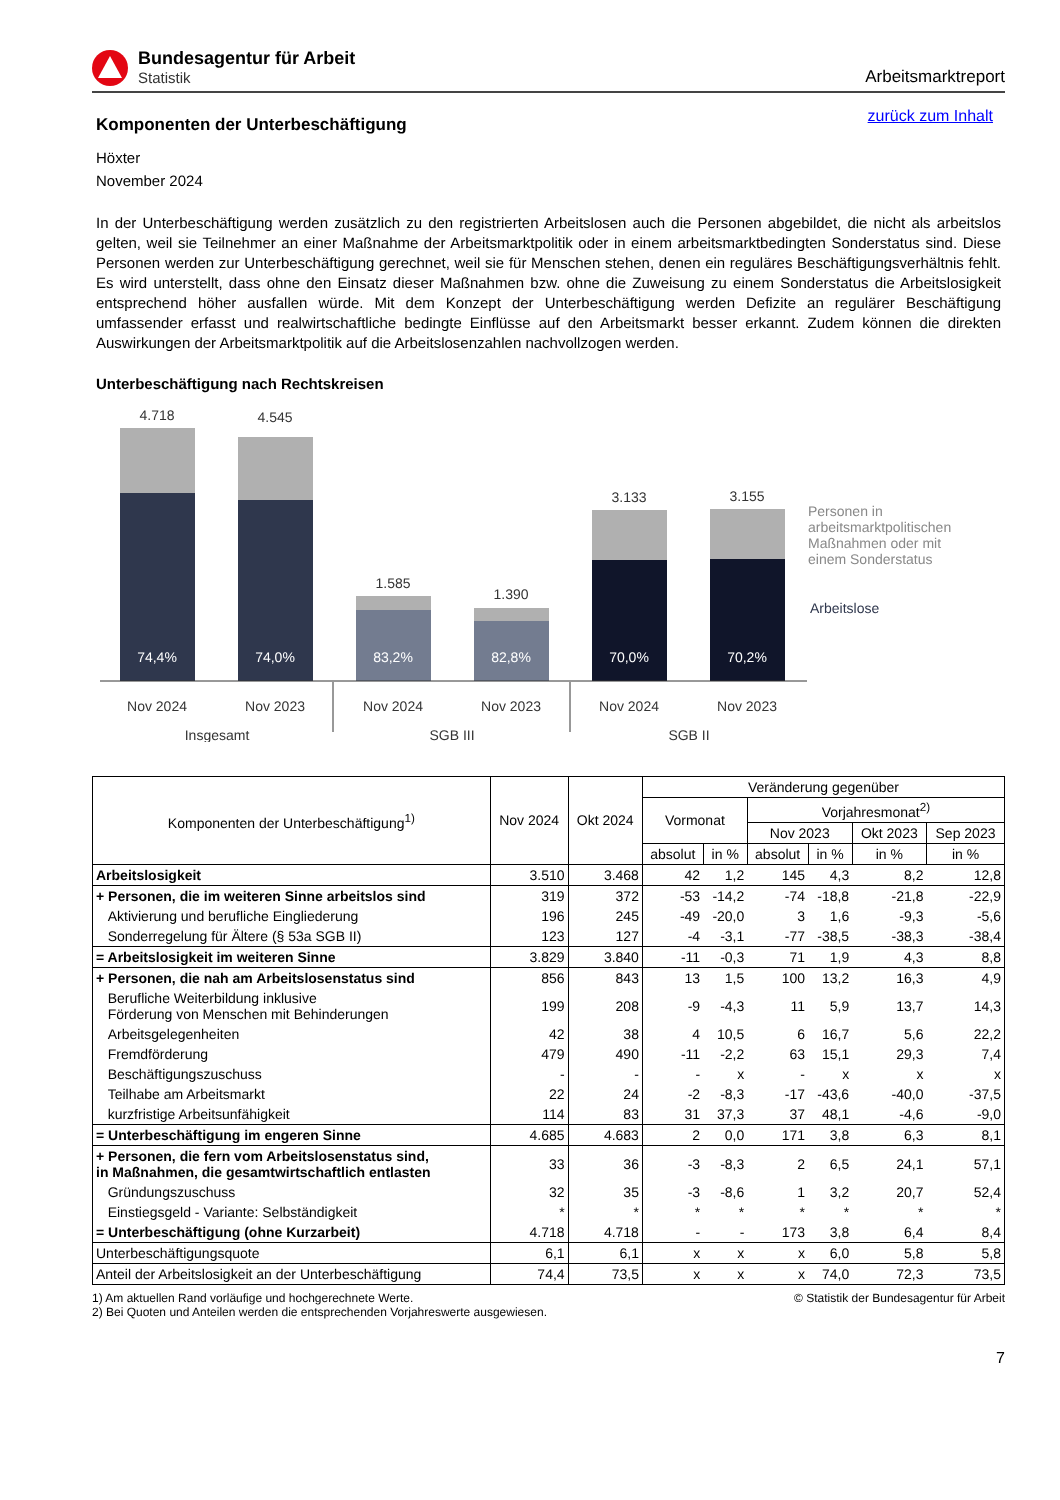Bundesagentur für Arbeit
Statistik
Arbeitsmarktreport
zurück zum Inhalt
Komponenten der Unterbeschäftigung
Höxter
November 2024
In der Unterbeschäftigung werden zusätzlich zu den registrierten Arbeitslosen auch die Personen abgebildet, die nicht als arbeitslos gelten, weil sie Teilnehmer an einer Maßnahme der Arbeitsmarktpolitik oder in einem arbeitsmarktbedingten Sonderstatus sind. Diese Personen werden zur Unterbeschäftigung gerechnet, weil sie für Menschen stehen, denen ein reguläres Beschäftigungsverhältnis fehlt. Es wird unterstellt, dass ohne den Einsatz dieser Maßnahmen bzw. ohne die Zuweisung zu einem Sonderstatus die Arbeitslosigkeit entsprechend höher ausfallen würde. Mit dem Konzept der Unterbeschäftigung werden Defizite an regulärer Beschäftigung umfassender erfasst und realwirtschaftliche bedingte Einflüsse auf den Arbeitsmarkt besser erkannt. Zudem können die direkten Auswirkungen der Arbeitsmarktpolitik auf die Arbeitslosenzahlen nachvollzogen werden.
Unterbeschäftigung nach Rechtskreisen
4.718
4.545
1.585
1.390
3.133
3.155
Nov 2024
Nov 2023
Nov 2024
Nov 2023
Nov 2024
Nov 2023
Insgesamt
SGB III
SGB II
74,4%
74,0%
83,2%
82,8%
70,0%
70,2%
Personen in
arbeitsmarktpolitischen
Maßnahmen oder mit
einem Sonderstatus
Arbeitslose
| Komponenten der Unterbeschäftigung<sup>1)</sup> | Nov 2024 | Okt 2024 | Veränderung gegenüber | | | | | |
| --- | --- | --- | --- | --- | --- | --- | --- | --- |
| | | | Vormonat | | Vorjahresmonat<sup>2)</sup> | | | |
| | | | | | Nov 2023 | | Okt 2023 | Sep 2023 |
| | | | absolut | in % | absolut | in % | in % | in % |
| Arbeitslosigkeit | 3.510 | 3.468 | 42 | 1,2 | 145 | 4,3 | 8,2 | 12,8 |
| + Personen, die im weiteren Sinne arbeitslos sind | 319 | 372 | -53 | -14,2 | -74 | -18,8 | -21,8 | -22,9 |
| Aktivierung und berufliche Eingliederung | 196 | 245 | -49 | -20,0 | 3 | 1,6 | -9,3 | -5,6 |
| Sonderregelung für Ältere (§ 53a SGB II) | 123 | 127 | -4 | -3,1 | -77 | -38,5 | -38,3 | -38,4 |
| = Arbeitslosigkeit im weiteren Sinne | 3.829 | 3.840 | -11 | -0,3 | 71 | 1,9 | 4,3 | 8,8 |
| + Personen, die nah am Arbeitslosenstatus sind | 856 | 843 | 13 | 1,5 | 100 | 13,2 | 16,3 | 4,9 |
| Berufliche Weiterbildung inklusive Förderung von Menschen mit Behinderungen | 199 | 208 | -9 | -4,3 | 11 | 5,9 | 13,7 | 14,3 |
| Arbeitsgelegenheiten | 42 | 38 | 4 | 10,5 | 6 | 16,7 | 5,6 | 22,2 |
| Fremdförderung | 479 | 490 | -11 | -2,2 | 63 | 15,1 | 29,3 | 7,4 |
| Beschäftigungszuschuss | - | - | - | x | - | x | x | x |
| Teilhabe am Arbeitsmarkt | 22 | 24 | -2 | -8,3 | -17 | -43,6 | -40,0 | -37,5 |
| kurzfristige Arbeitsunfähigkeit | 114 | 83 | 31 | 37,3 | 37 | 48,1 | -4,6 | -9,0 |
| = Unterbeschäftigung im engeren Sinne | 4.685 | 4.683 | 2 | 0,0 | 171 | 3,8 | 6,3 | 8,1 |
| + Personen, die fern vom Arbeitslosenstatus sind, in Maßnahmen, die gesamtwirtschaftlich entlasten | 33 | 36 | -3 | -8,3 | 2 | 6,5 | 24,1 | 57,1 |
| Gründungszuschuss | 32 | 35 | -3 | -8,6 | 1 | 3,2 | 20,7 | 52,4 |
| Einstiegsgeld - Variante: Selbständigkeit | * | * | * | * | * | * | * | * |
| = Unterbeschäftigung (ohne Kurzarbeit) | 4.718 | 4.718 | - | - | 173 | 3,8 | 6,4 | 8,4 |
| Unterbeschäftigungsquote | 6,1 | 6,1 | x | x | x | 6,0 | 5,8 | 5,8 |
| Anteil der Arbeitslosigkeit an der Unterbeschäftigung | 74,4 | 73,5 | x | x | x | 74,0 | 72,3 | 73,5 |
1) Am aktuellen Rand vorläufige und hochgerechnete Werte.
2) Bei Quoten und Anteilen werden die entsprechenden Vorjahreswerte ausgewiesen.
© Statistik der Bundesagentur für Arbeit
7